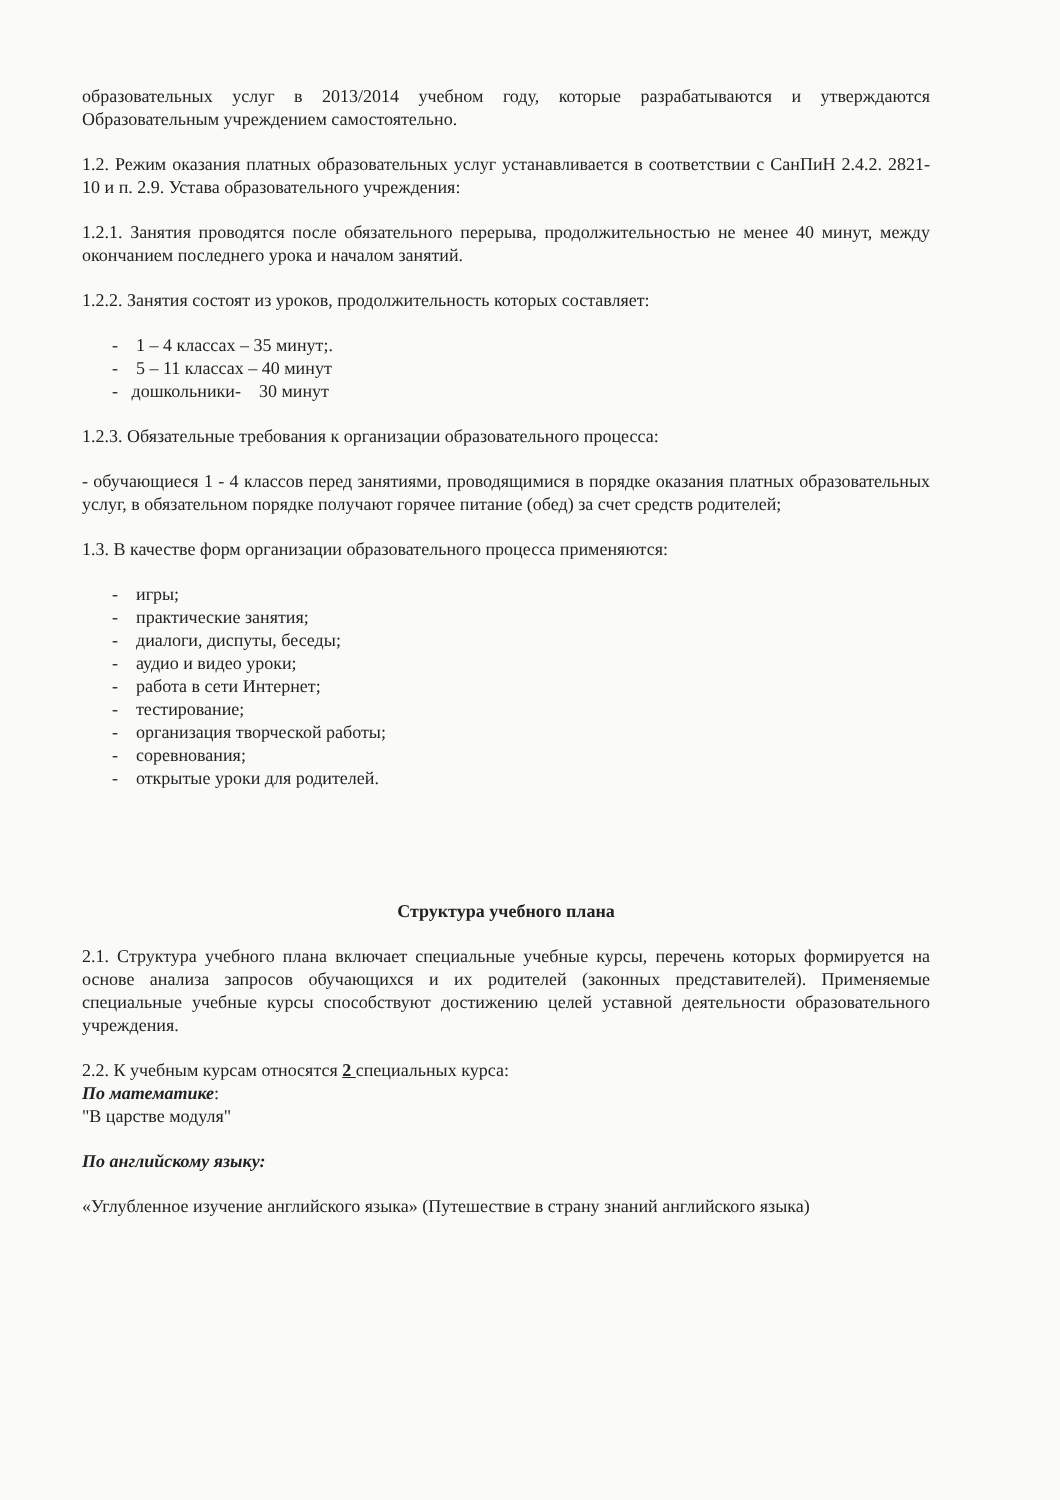образовательных услуг в 2013/2014 учебном году, которые разрабатываются и утверждаются Образовательным учреждением самостоятельно.
1.2. Режим оказания платных образовательных услуг устанавливается в соответствии с СанПиН 2.4.2. 2821-10 и п. 2.9. Устава образовательного учреждения:
1.2.1. Занятия проводятся после обязательного перерыва, продолжительностью не менее 40 минут, между окончанием последнего урока и началом занятий.
1.2.2. Занятия состоят из уроков, продолжительность которых составляет:
- 1 – 4 классах – 35 минут;.
- 5 – 11 классах – 40 минут
- дошкольники- 30 минут
1.2.3. Обязательные требования к организации образовательного процесса:
- обучающиеся 1 - 4 классов перед занятиями, проводящимися в порядке оказания платных образовательных услуг, в обязательном порядке получают горячее питание (обед) за счет средств родителей;
1.3. В качестве форм организации образовательного процесса применяются:
- игры;
- практические занятия;
- диалоги, диспуты, беседы;
- аудио и видео уроки;
- работа в сети Интернет;
- тестирование;
- организация творческой работы;
- соревнования;
- открытые уроки для родителей.
Структура учебного плана
2.1. Структура учебного плана включает специальные учебные курсы, перечень которых формируется на основе анализа запросов обучающихся и их родителей (законных представителей). Применяемые специальные учебные курсы способствуют достижению целей уставной деятельности образовательного учреждения.
2.2. К учебным курсам относятся 2 специальных курса:
По математике:
"В царстве модуля"
По английскому языку:
«Углубленное изучение английского языка» (Путешествие в страну знаний английского языка)